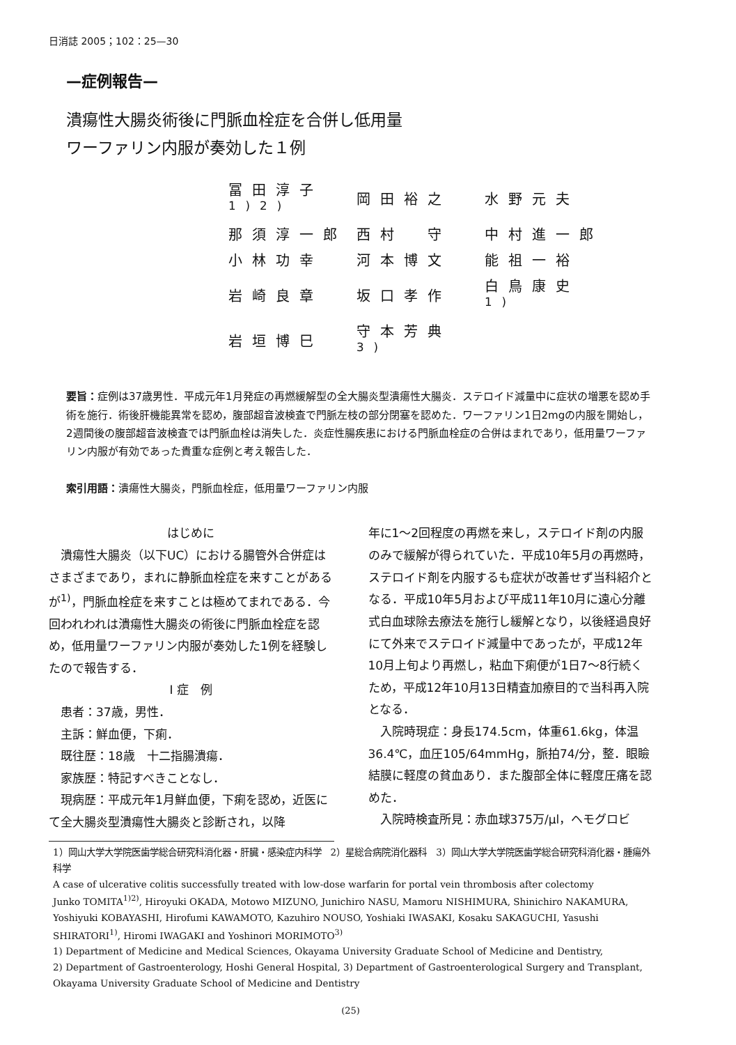日消誌 2005；102：25—30
—症例報告—
潰瘍性大腸炎術後に門脈血栓症を合併し低用量
ワーファリン内服が奏効した１例
| 冨田淳子<sup>1)2)</sup> | 岡田裕之 | 水野元夫 |
| 那須淳一郎 | 西村 守 | 中村進一郎 |
| 小林功幸 | 河本博文 | 能祖一裕 |
| 岩崎良章 | 坂口孝作 | 白鳥康史<sup>1)</sup> |
| 岩垣博巳 | 守本芳典<sup>3)</sup> | |
要旨：症例は37歳男性．平成元年1月発症の再燃緩解型の全大腸炎型潰瘍性大腸炎．ステロイド減量中に症状の増悪を認め手術を施行．術後肝機能異常を認め，腹部超音波検査で門脈左枝の部分閉塞を認めた．ワーファリン1日2mgの内服を開始し，2週間後の腹部超音波検査では門脈血栓は消失した．炎症性腸疾患における門脈血栓症の合併はまれであり，低用量ワーファリン内服が有効であった貴重な症例と考え報告した．
索引用語：潰瘍性大腸炎，門脈血栓症，低用量ワーファリン内服
はじめに
潰瘍性大腸炎（以下UC）における腸管外合併症はさまざまであり，まれに静脈血栓症を来すことがあるが<sup>1)</sup>，門脈血栓症を来すことは極めてまれである．今回われわれは潰瘍性大腸炎の術後に門脈血栓症を認め，低用量ワーファリン内服が奏効した1例を経験したので報告する．
Ⅰ 症　例
患者：37歳，男性．
主訴：鮮血便，下痢．
既往歴：18歳　十二指腸潰瘍．
家族歴：特記すべきことなし．
現病歴：平成元年1月鮮血便，下痢を認め，近医にて全大腸炎型潰瘍性大腸炎と診断され，以降
年に1〜2回程度の再燃を来し，ステロイド剤の内服のみで緩解が得られていた．平成10年5月の再燃時，ステロイド剤を内服するも症状が改善せず当科紹介となる．平成10年5月および平成11年10月に遠心分離式白血球除去療法を施行し緩解となり，以後経過良好にて外来でステロイド減量中であったが，平成12年10月上旬より再燃し，粘血下痢便が1日7〜8行続くため，平成12年10月13日精査加療目的で当科再入院となる．
入院時現症：身長174.5cm，体重61.6kg，体温36.4℃，血圧105/64mmHg，脈拍74/分，整．眼瞼結膜に軽度の貧血あり．また腹部全体に軽度圧痛を認めた．
入院時検査所見：赤血球375万/μl，ヘモグロビ
1）岡山大学大学院医歯学総合研究科消化器・肝臓・感染症内科学　2）星総合病院消化器科　3）岡山大学大学院医歯学総合研究科消化器・腫瘍外科学
A case of ulcerative colitis successfully treated with low-dose warfarin for portal vein thrombosis after colectomy
Junko TOMITA<sup>1)2)</sup>, Hiroyuki OKADA, Motowo MIZUNO, Junichiro NASU, Mamoru NISHIMURA, Shinichiro NAKAMURA, Yoshiyuki KOBAYASHI, Hirofumi KAWAMOTO, Kazuhiro NOUSO, Yoshiaki IWASAKI, Kosaku SAKAGUCHI, Yasushi SHIRATORI<sup>1)</sup>, Hiromi IWAGAKI and Yoshinori MORIMOTO<sup>3)</sup>
1) Department of Medicine and Medical Sciences, Okayama University Graduate School of Medicine and Dentistry,
2) Department of Gastroenterology, Hoshi General Hospital, 3) Department of Gastroenterological Surgery and Transplant, Okayama University Graduate School of Medicine and Dentistry
(25)